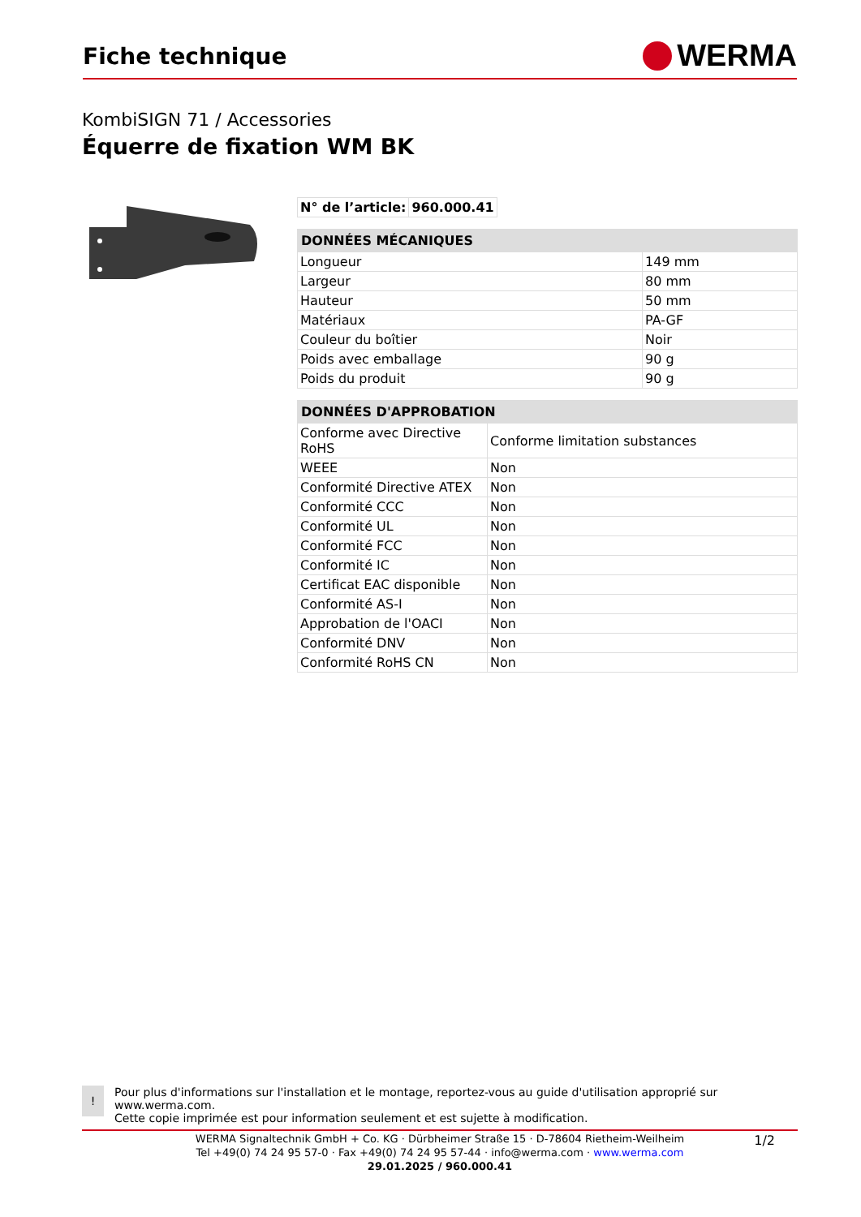Fiche technique
WERMA
KombiSIGN 71 / Accessories
Équerre de fixation WM BK
| N° de l’article: | 960.000.41 |
| DONNÉES MÉCANIQUES | |
| --- | --- |
| Longueur | 149 mm |
| Largeur | 80 mm |
| Hauteur | 50 mm |
| Matériaux | PA-GF |
| Couleur du boîtier | Noir |
| Poids avec emballage | 90 g |
| Poids du produit | 90 g |
| DONNÉES D'APPROBATION | |
| --- | --- |
| Conforme avec Directive RoHS | Conforme limitation substances |
| WEEE | Non |
| Conformité Directive ATEX | Non |
| Conformité CCC | Non |
| Conformité UL | Non |
| Conformité FCC | Non |
| Conformité IC | Non |
| Certificat EAC disponible | Non |
| Conformité AS-I | Non |
| Approbation de l'OACI | Non |
| Conformité DNV | Non |
| Conformité RoHS CN | Non |
!
Pour plus d'informations sur l'installation et le montage, reportez-vous au guide d'utilisation approprié sur www.werma.com.
Cette copie imprimée est pour information seulement et est sujette à modification.
1/2
WERMA Signaltechnik GmbH + Co. KG · Dürbheimer Straße 15 · D-78604 Rietheim-Weilheim
Tel +49(0) 74 24 95 57-0 · Fax +49(0) 74 24 95 57-44 · info@werma.com · www.werma.com
29.01.2025 / 960.000.41